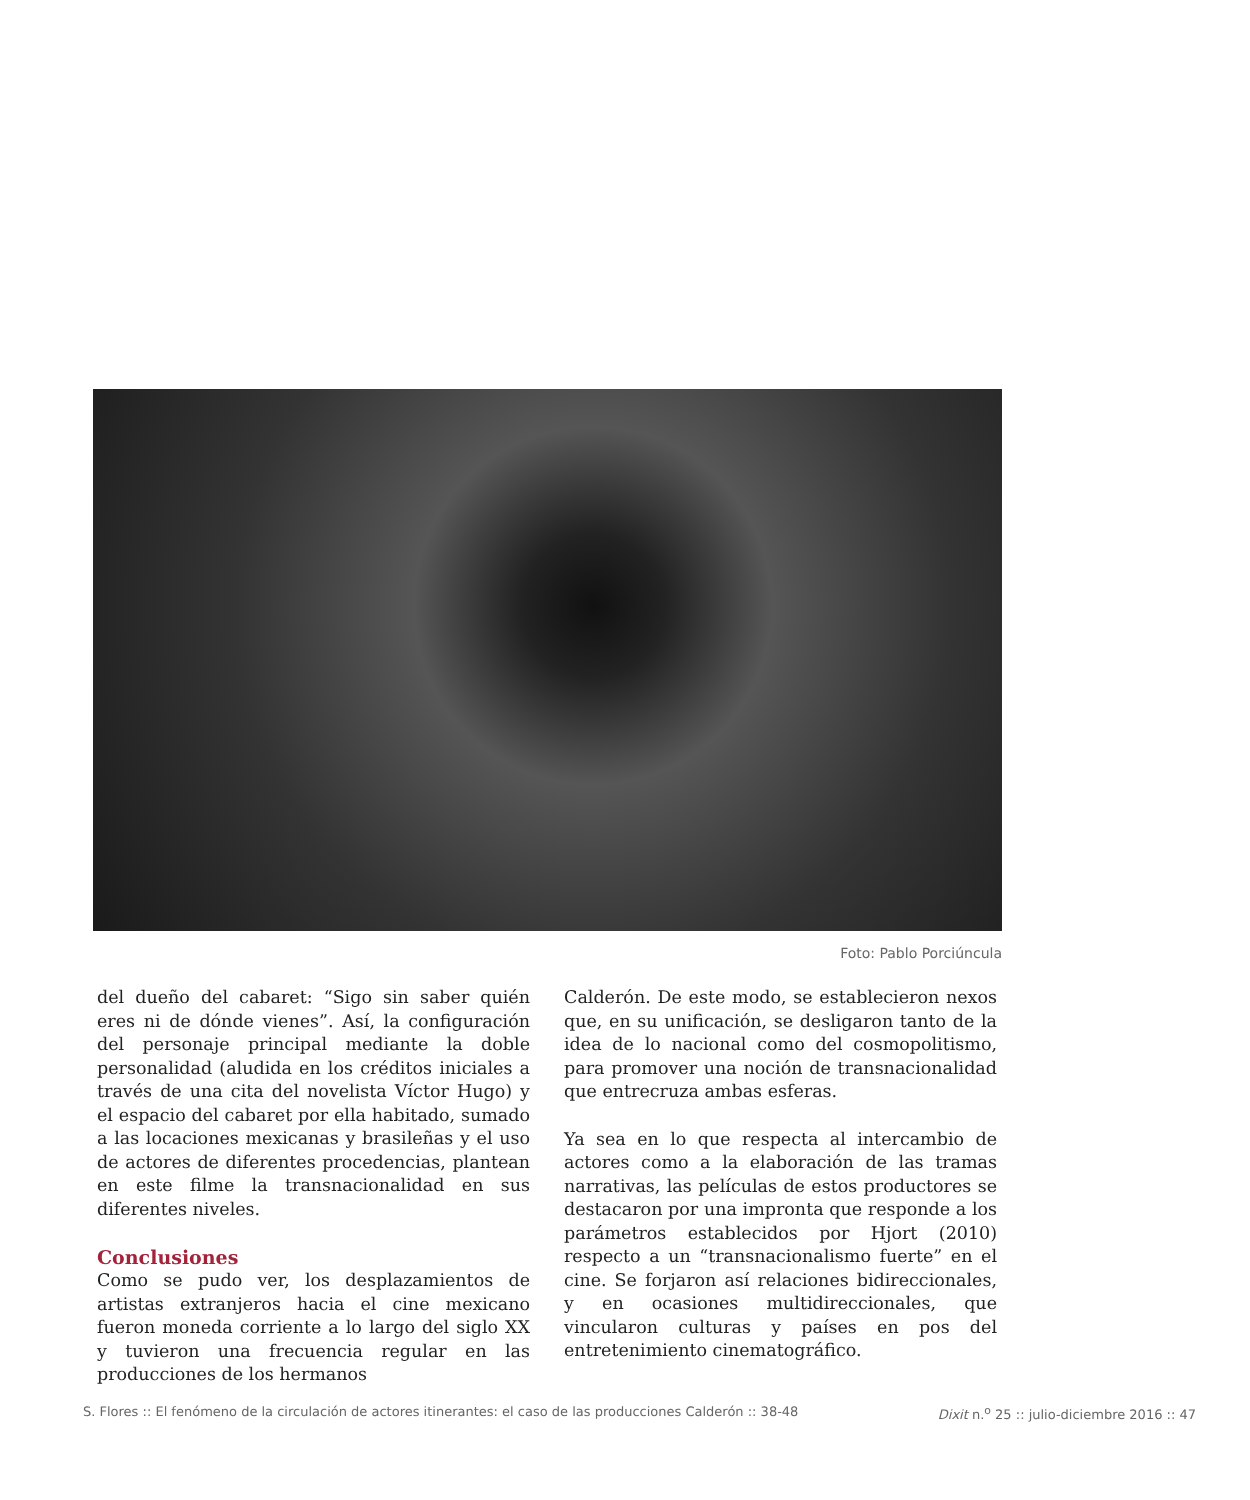Foto: Pablo Porciúncula
del dueño del cabaret: “Sigo sin saber quién eres ni de dónde vienes”. Así, la configuración del personaje principal mediante la doble personalidad (aludida en los créditos iniciales a través de una cita del novelista Víctor Hugo) y el espacio del cabaret por ella habitado, sumado a las locaciones mexicanas y brasileñas y el uso de actores de diferentes procedencias, plantean en este filme la transnacionalidad en sus diferentes niveles.
Conclusiones
Como se pudo ver, los desplazamientos de artistas extranjeros hacia el cine mexicano fueron moneda corriente a lo largo del siglo XX y tuvieron una frecuencia regular en las producciones de los hermanos
Calderón. De este modo, se establecieron nexos que, en su unificación, se desligaron tanto de la idea de lo nacional como del cosmopolitismo, para promover una noción de transnacionalidad que entrecruza ambas esferas.
Ya sea en lo que respecta al intercambio de actores como a la elaboración de las tramas narrativas, las películas de estos productores se destacaron por una impronta que responde a los parámetros establecidos por Hjort (2010) respecto a un “transnacionalismo fuerte” en el cine. Se forjaron así relaciones bidireccionales, y en ocasiones multidireccionales, que vincularon culturas y países en pos del entretenimiento cinematográfico.
S. Flores :: El fenómeno de la circulación de actores itinerantes: el caso de las producciones Calderón :: 38-48 Dixit n.<sup>o</sup> 25 :: julio-diciembre 2016 :: 47